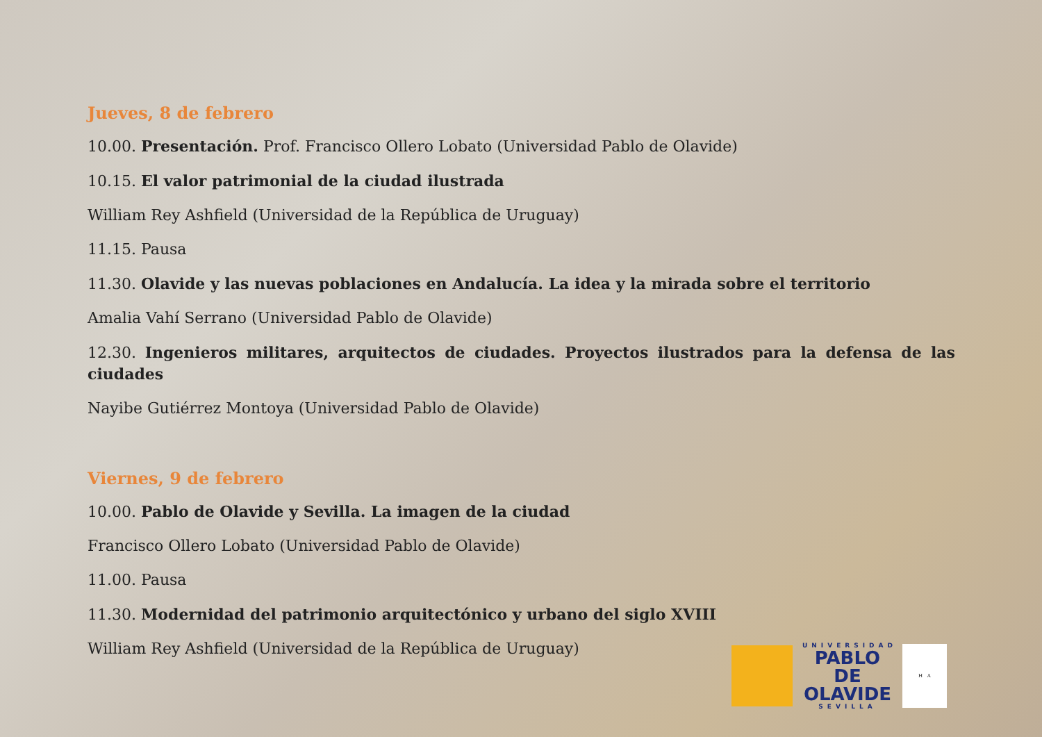Jueves, 8 de febrero
10.00. Presentación. Prof. Francisco Ollero Lobato (Universidad Pablo de Olavide)
10.15. El valor patrimonial de la ciudad ilustrada
William Rey Ashfield (Universidad de la República de Uruguay)
11.15. Pausa
11.30. Olavide y las nuevas poblaciones en Andalucía. La idea y la mirada sobre el territorio
Amalia Vahí Serrano (Universidad Pablo de Olavide)
12.30. Ingenieros militares, arquitectos de ciudades. Proyectos ilustrados para la defensa de las ciudades
Nayibe Gutiérrez Montoya (Universidad Pablo de Olavide)
Viernes, 9 de febrero
10.00. Pablo de Olavide y Sevilla. La imagen de la ciudad
Francisco Ollero Lobato (Universidad Pablo de Olavide)
11.00. Pausa
11.30. Modernidad del patrimonio arquitectónico y urbano del siglo XVIII
William Rey Ashfield (Universidad de la República de Uruguay)
UNIVERSIDAD
PABLO DE
OLAVIDE
SEVILLA
H A